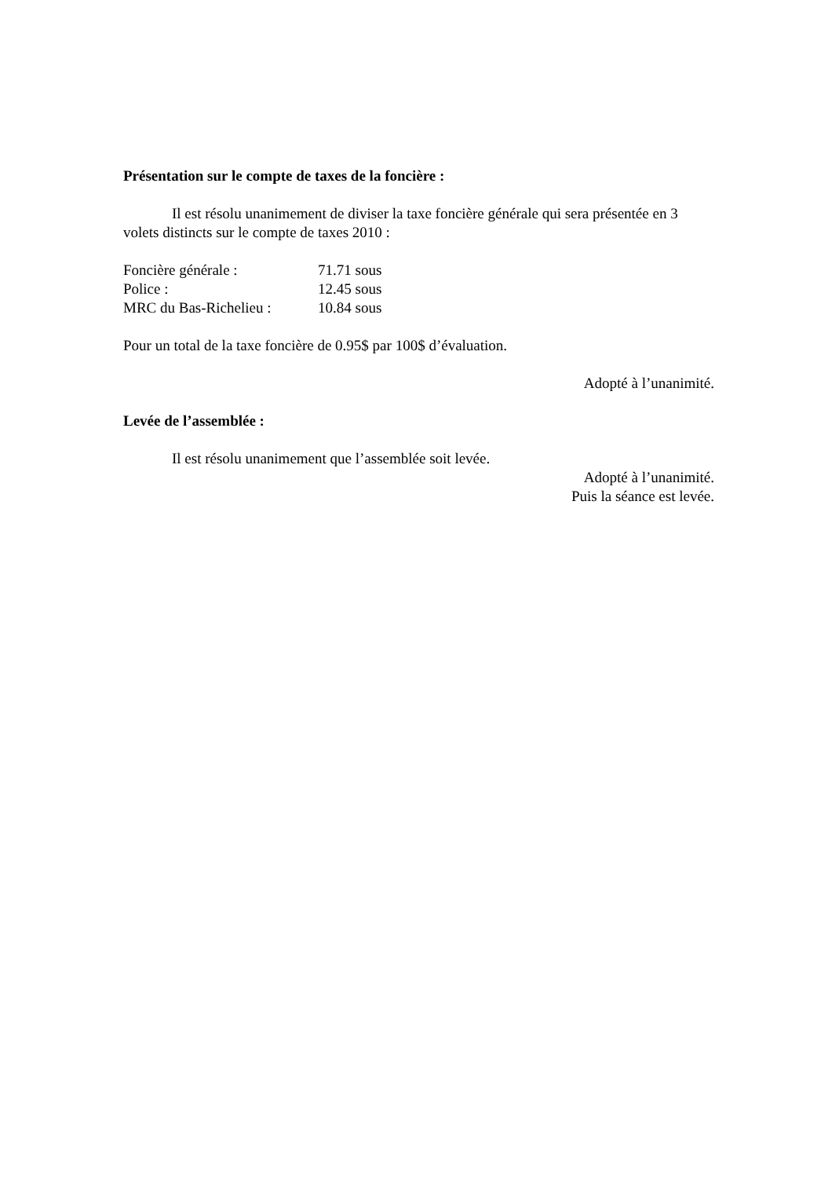Présentation sur le compte de taxes de la foncière :
Il est résolu unanimement de diviser la taxe foncière générale qui sera présentée en 3 volets distincts sur le compte de taxes 2010 :
Foncière générale : 71.71 sous
Police : 12.45 sous
MRC du Bas-Richelieu : 10.84 sous
Pour un total de la taxe foncière de 0.95$ par 100$ d’évaluation.
Adopté à l’unanimité.
Levée de l’assemblée :
Il est résolu unanimement que l’assemblée soit levée.
Adopté à l’unanimité.
Puis la séance est levée.